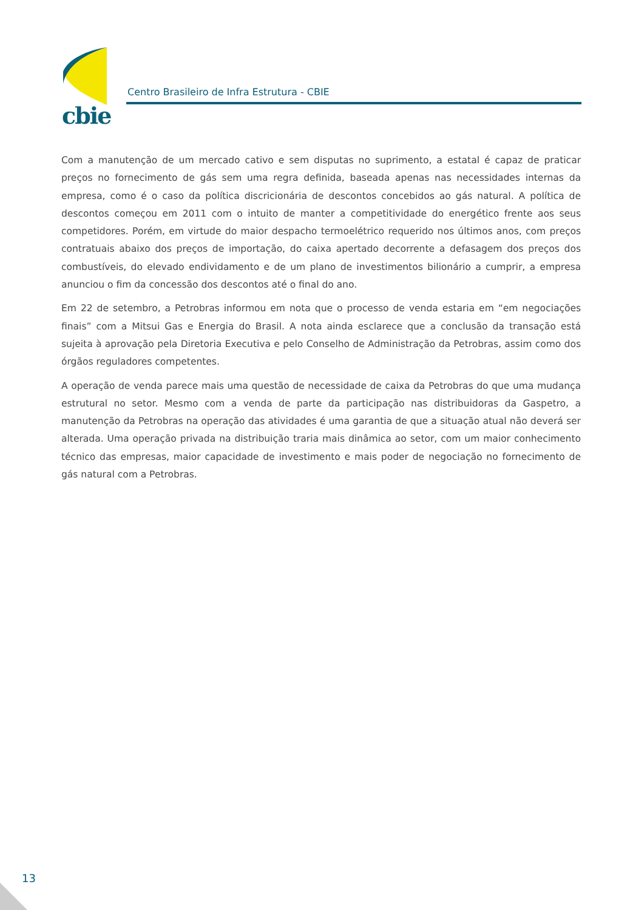cbie
Centro Brasileiro de Infra Estrutura - CBIE
Com a manutenção de um mercado cativo e sem disputas no suprimento, a estatal é capaz de praticar preços no fornecimento de gás sem uma regra definida, baseada apenas nas necessidades internas da empresa, como é o caso da política discricionária de descontos concebidos ao gás natural. A política de descontos começou em 2011 com o intuito de manter a competitividade do energético frente aos seus competidores. Porém, em virtude do maior despacho termoelétrico requerido nos últimos anos, com preços contratuais abaixo dos preços de importação, do caixa apertado decorrente a defasagem dos preços dos combustíveis, do elevado endividamento e de um plano de investimentos bilionário a cumprir, a empresa anunciou o fim da concessão dos descontos até o final do ano.
Em 22 de setembro, a Petrobras informou em nota que o processo de venda estaria em “em negociações finais” com a Mitsui Gas e Energia do Brasil. A nota ainda esclarece que a conclusão da transação está sujeita à aprovação pela Diretoria Executiva e pelo Conselho de Administração da Petrobras, assim como dos órgãos reguladores competentes.
A operação de venda parece mais uma questão de necessidade de caixa da Petrobras do que uma mudança estrutural no setor. Mesmo com a venda de parte da participação nas distribuidoras da Gaspetro, a manutenção da Petrobras na operação das atividades é uma garantia de que a situação atual não deverá ser alterada. Uma operação privada na distribuição traria mais dinâmica ao setor, com um maior conhecimento técnico das empresas, maior capacidade de investimento e mais poder de negociação no fornecimento de gás natural com a Petrobras.
13